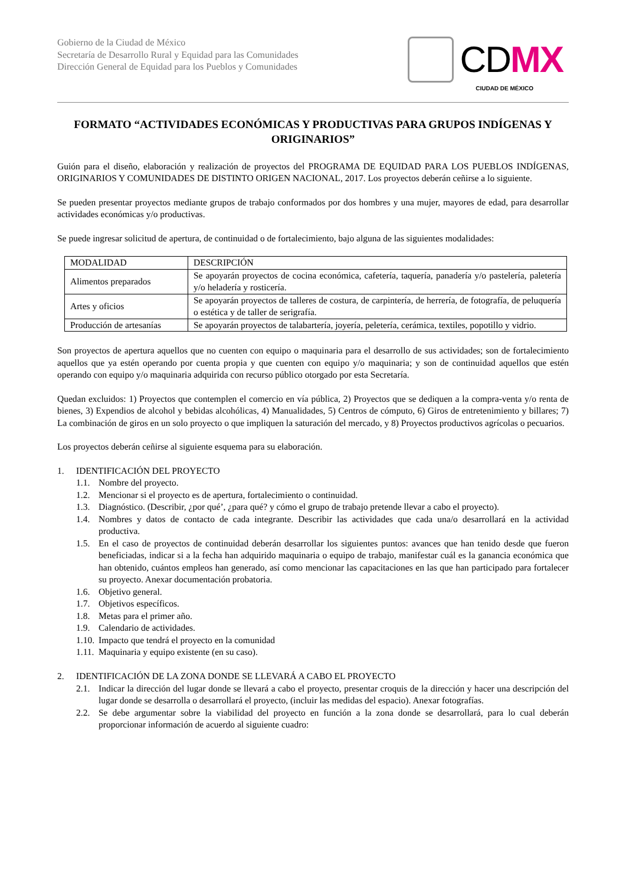Gobierno de la Ciudad de México
Secretaría de Desarrollo Rural y Equidad para las Comunidades
Dirección General de Equidad para los Pueblos y Comunidades
CDMX
CIUDAD DE MÉXICO
FORMATO “ACTIVIDADES ECONÓMICAS Y PRODUCTIVAS PARA GRUPOS INDÍGENAS Y ORIGINARIOS”
Guión para el diseño, elaboración y realización de proyectos del PROGRAMA DE EQUIDAD PARA LOS PUEBLOS INDÍGENAS, ORIGINARIOS Y COMUNIDADES DE DISTINTO ORIGEN NACIONAL, 2017. Los proyectos deberán ceñirse a lo siguiente.
Se pueden presentar proyectos mediante grupos de trabajo conformados por dos hombres y una mujer, mayores de edad, para desarrollar actividades económicas y/o productivas.
Se puede ingresar solicitud de apertura, de continuidad o de fortalecimiento, bajo alguna de las siguientes modalidades:
| MODALIDAD | DESCRIPCIÓN |
| --- | --- |
| Alimentos preparados | Se apoyarán proyectos de cocina económica, cafetería, taquería, panadería y/o pastelería, paletería y/o heladería y rosticería. |
| Artes y oficios | Se apoyarán proyectos de talleres de costura, de carpintería, de herrería, de fotografía, de peluquería o estética y de taller de serigrafía. |
| Producción de artesanías | Se apoyarán proyectos de talabartería, joyería, peletería, cerámica, textiles, popotillo y vidrio. |
Son proyectos de apertura aquellos que no cuenten con equipo o maquinaria para el desarrollo de sus actividades; son de fortalecimiento aquellos que ya estén operando por cuenta propia y que cuenten con equipo y/o maquinaria; y son de continuidad aquellos que estén operando con equipo y/o maquinaria adquirida con recurso público otorgado por esta Secretaría.
Quedan excluidos: 1) Proyectos que contemplen el comercio en vía pública, 2) Proyectos que se dediquen a la compra-venta y/o renta de bienes, 3) Expendios de alcohol y bebidas alcohólicas, 4) Manualidades, 5) Centros de cómputo, 6) Giros de entretenimiento y billares; 7) La combinación de giros en un solo proyecto o que impliquen la saturación del mercado, y 8) Proyectos productivos agrícolas o pecuarios.
Los proyectos deberán ceñirse al siguiente esquema para su elaboración.
1. IDENTIFICACIÓN DEL PROYECTO
1.1. Nombre del proyecto.
1.2. Mencionar si el proyecto es de apertura, fortalecimiento o continuidad.
1.3. Diagnóstico. (Describir, ¿por qué’, ¿para qué? y cómo el grupo de trabajo pretende llevar a cabo el proyecto).
1.4. Nombres y datos de contacto de cada integrante. Describir las actividades que cada una/o desarrollará en la actividad productiva.
1.5. En el caso de proyectos de continuidad deberán desarrollar los siguientes puntos: avances que han tenido desde que fueron beneficiadas, indicar si a la fecha han adquirido maquinaria o equipo de trabajo, manifestar cuál es la ganancia económica que han obtenido, cuántos empleos han generado, así como mencionar las capacitaciones en las que han participado para fortalecer su proyecto. Anexar documentación probatoria.
1.6. Objetivo general.
1.7. Objetivos específicos.
1.8. Metas para el primer año.
1.9. Calendario de actividades.
1.10. Impacto que tendrá el proyecto en la comunidad
1.11. Maquinaria y equipo existente (en su caso).
2. IDENTIFICACIÓN DE LA ZONA DONDE SE LLEVARÁ A CABO EL PROYECTO
2.1. Indicar la dirección del lugar donde se llevará a cabo el proyecto, presentar croquis de la dirección y hacer una descripción del lugar donde se desarrolla o desarrollará el proyecto, (incluir las medidas del espacio). Anexar fotografías.
2.2. Se debe argumentar sobre la viabilidad del proyecto en función a la zona donde se desarrollará, para lo cual deberán proporcionar información de acuerdo al siguiente cuadro: